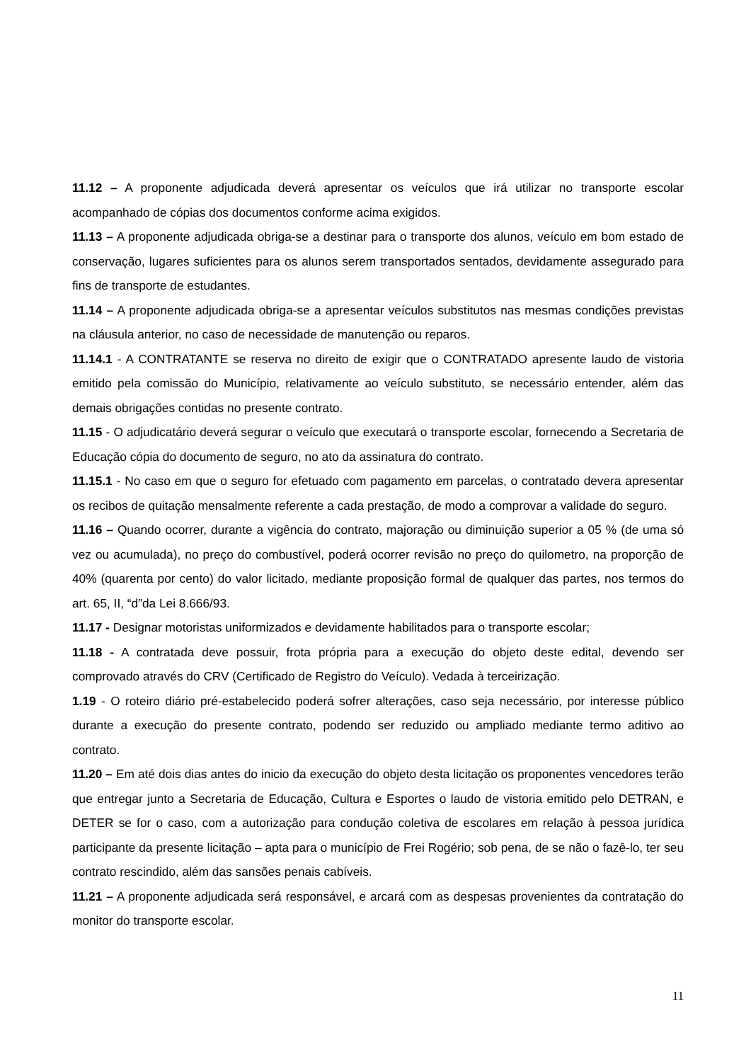11.12 – A proponente adjudicada deverá apresentar os veículos que irá utilizar no transporte escolar acompanhado de cópias dos documentos conforme acima exigidos.
11.13 – A proponente adjudicada obriga-se a destinar para o transporte dos alunos, veículo em bom estado de conservação, lugares suficientes para os alunos serem transportados sentados, devidamente assegurado para fins de transporte de estudantes.
11.14 – A proponente adjudicada obriga-se a apresentar veículos substitutos nas mesmas condições previstas na cláusula anterior, no caso de necessidade de manutenção ou reparos.
11.14.1 - A CONTRATANTE se reserva no direito de exigir que o CONTRATADO apresente laudo de vistoria emitido pela comissão do Município, relativamente ao veículo substituto, se necessário entender, além das demais obrigações contidas no presente contrato.
11.15 - O adjudicatário deverá segurar o veículo que executará o transporte escolar, fornecendo a Secretaria de Educação cópia do documento de seguro, no ato da assinatura do contrato.
11.15.1 - No caso em que o seguro for efetuado com pagamento em parcelas, o contratado devera apresentar os recibos de quitação mensalmente referente a cada prestação, de modo a comprovar a validade do seguro.
11.16 – Quando ocorrer, durante a vigência do contrato, majoração ou diminuição superior a 05 % (de uma só vez ou acumulada), no preço do combustível, poderá ocorrer revisão no preço do quilometro, na proporção de 40% (quarenta por cento) do valor licitado, mediante proposição formal de qualquer das partes, nos termos do art. 65, II, “d”da Lei 8.666/93.
11.17 - Designar motoristas uniformizados e devidamente habilitados para o transporte escolar;
11.18 - A contratada deve possuir, frota própria para a execução do objeto deste edital, devendo ser comprovado através do CRV (Certificado de Registro do Veículo). Vedada à terceirização.
1.19 - O roteiro diário pré-estabelecido poderá sofrer alterações, caso seja necessário, por interesse público durante a execução do presente contrato, podendo ser reduzido ou ampliado mediante termo aditivo ao contrato.
11.20 – Em até dois dias antes do inicio da execução do objeto desta licitação os proponentes vencedores terão que entregar junto a Secretaria de Educação, Cultura e Esportes o laudo de vistoria emitido pelo DETRAN, e DETER se for o caso, com a autorização para condução coletiva de escolares em relação à pessoa jurídica participante da presente licitação – apta para o município de Frei Rogério; sob pena, de se não o fazê-lo, ter seu contrato rescindido, além das sansões penais cabíveis.
11.21 – A proponente adjudicada será responsável, e arcará com as despesas provenientes da contratação do monitor do transporte escolar.
11